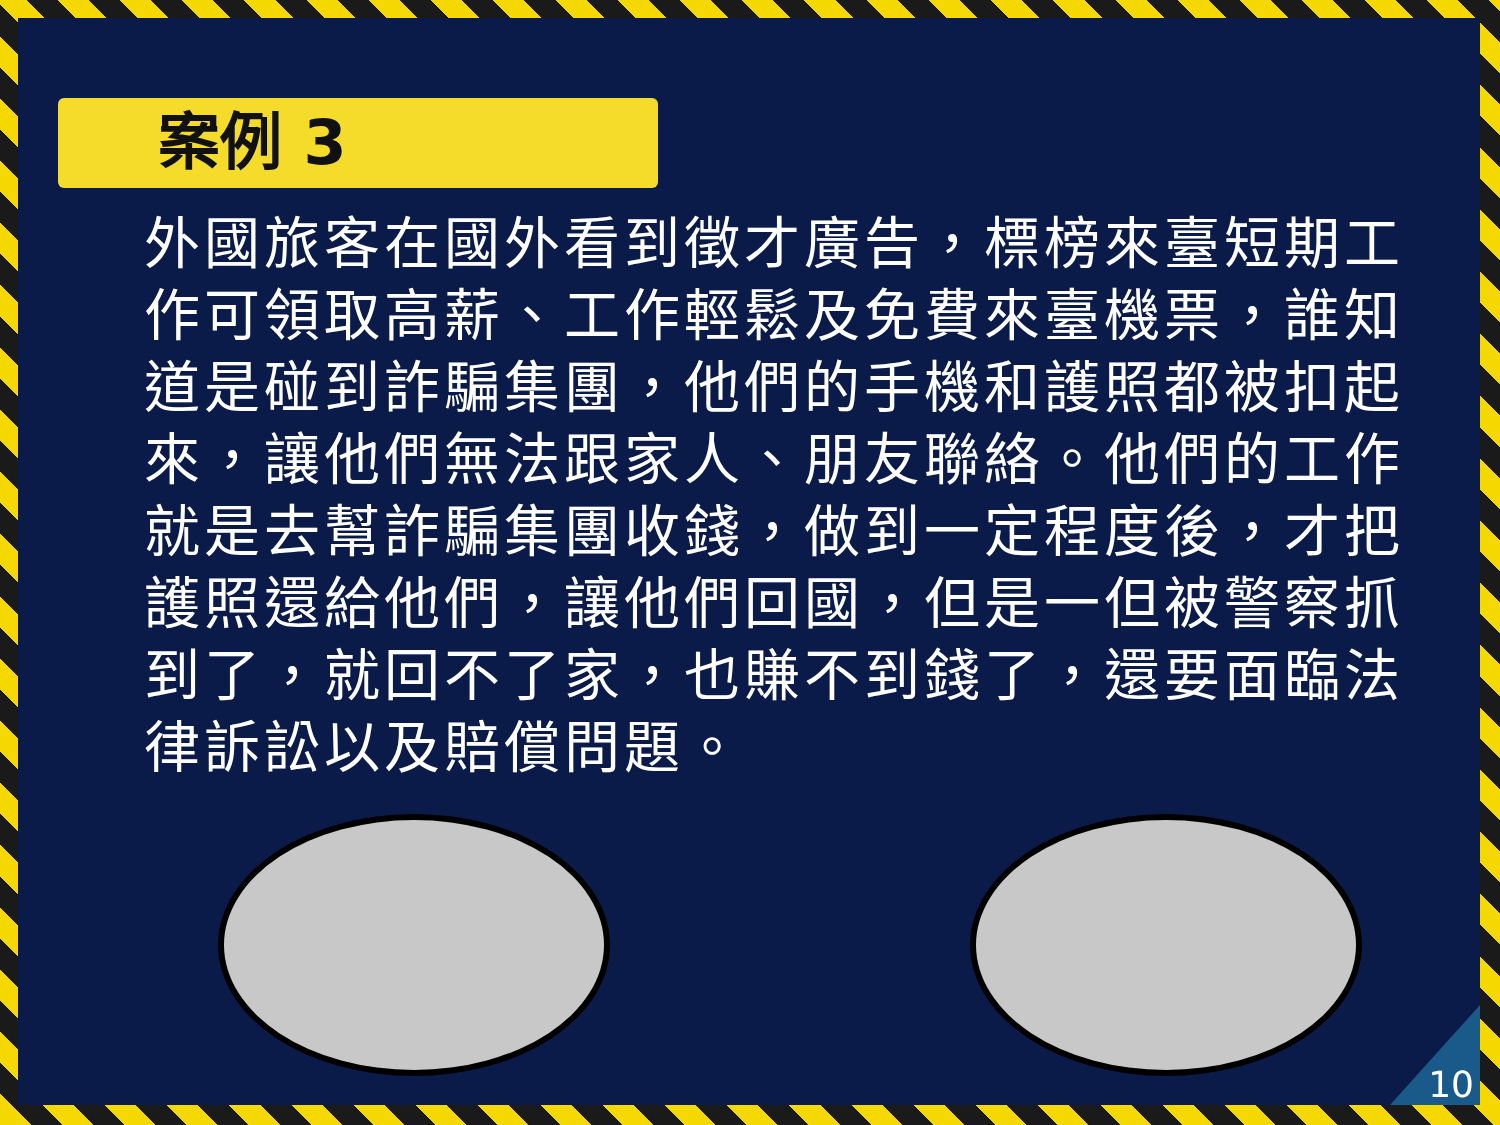案例 3
外國旅客在國外看到徵才廣告，標榜來臺短期工作可領取高薪、工作輕鬆及免費來臺機票，誰知道是碰到詐騙集團，他們的手機和護照都被扣起來，讓他們無法跟家人、朋友聯絡。他們的工作就是去幫詐騙集團收錢，做到一定程度後，才把護照還給他們，讓他們回國，但是一但被警察抓到了，就回不了家，也賺不到錢了，還要面臨法律訴訟以及賠償問題。
10